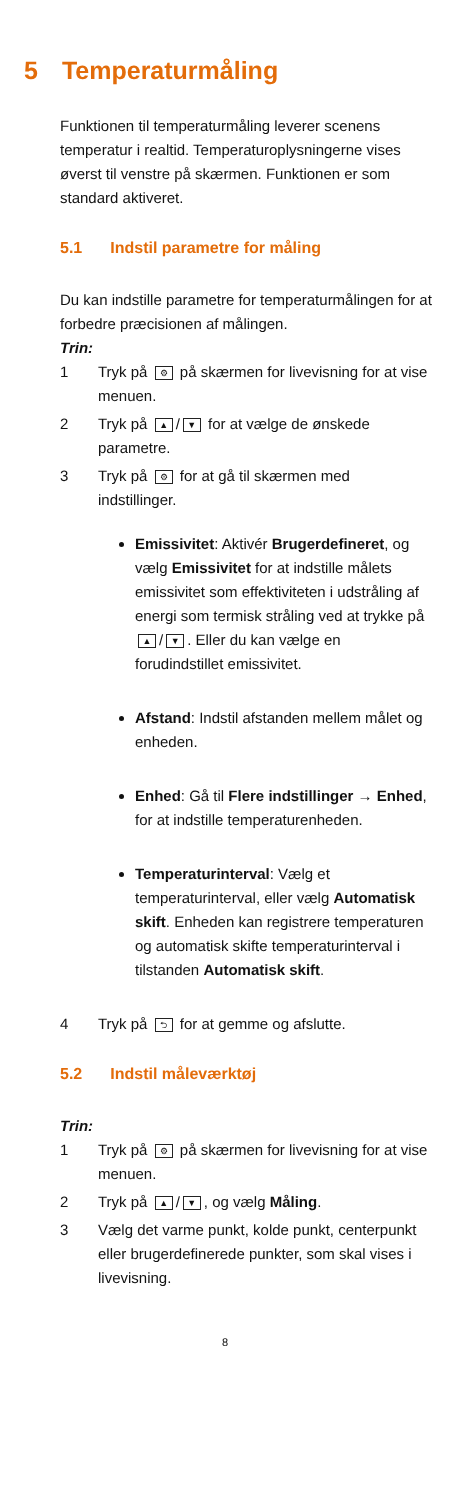5 Temperaturmåling
Funktionen til temperaturmåling leverer scenens temperatur i realtid. Temperaturoplysningerne vises øverst til venstre på skærmen. Funktionen er som standard aktiveret.
5.1 Indstil parametre for måling
Du kan indstille parametre for temperaturmålingen for at forbedre præcisionen af målingen.
Trin:
1 Tryk på ⚙ på skærmen for livevisning for at vise menuen.
2 Tryk på ▲ / ▼ for at vælge de ønskede parametre.
3 Tryk på ⚙ for at gå til skærmen med indstillinger.
Emissivitet: Aktivér Brugerdefineret, og vælg Emissivitet for at indstille målets emissivitet som effektiviteten i udstråling af energi som termisk stråling ved at trykke på ▲ / ▼. Eller du kan vælge en forudindstillet emissivitet.
Afstand: Indstil afstanden mellem målet og enheden.
Enhed: Gå til Flere indstillinger → Enhed, for at indstille temperaturenheden.
Temperaturinterval: Vælg et temperaturinterval, eller vælg Automatisk skift. Enheden kan registrere temperaturen og automatisk skifte temperaturinterval i tilstanden Automatisk skift.
4 Tryk på ⮌ for at gemme og afslutte.
5.2 Indstil måleværktøj
Trin:
1 Tryk på ⚙ på skærmen for livevisning for at vise menuen.
2 Tryk på ▲ / ▼, og vælg Måling.
3 Vælg det varme punkt, kolde punkt, centerpunkt eller brugerdefinerede punkter, som skal vises i livevisning.
8